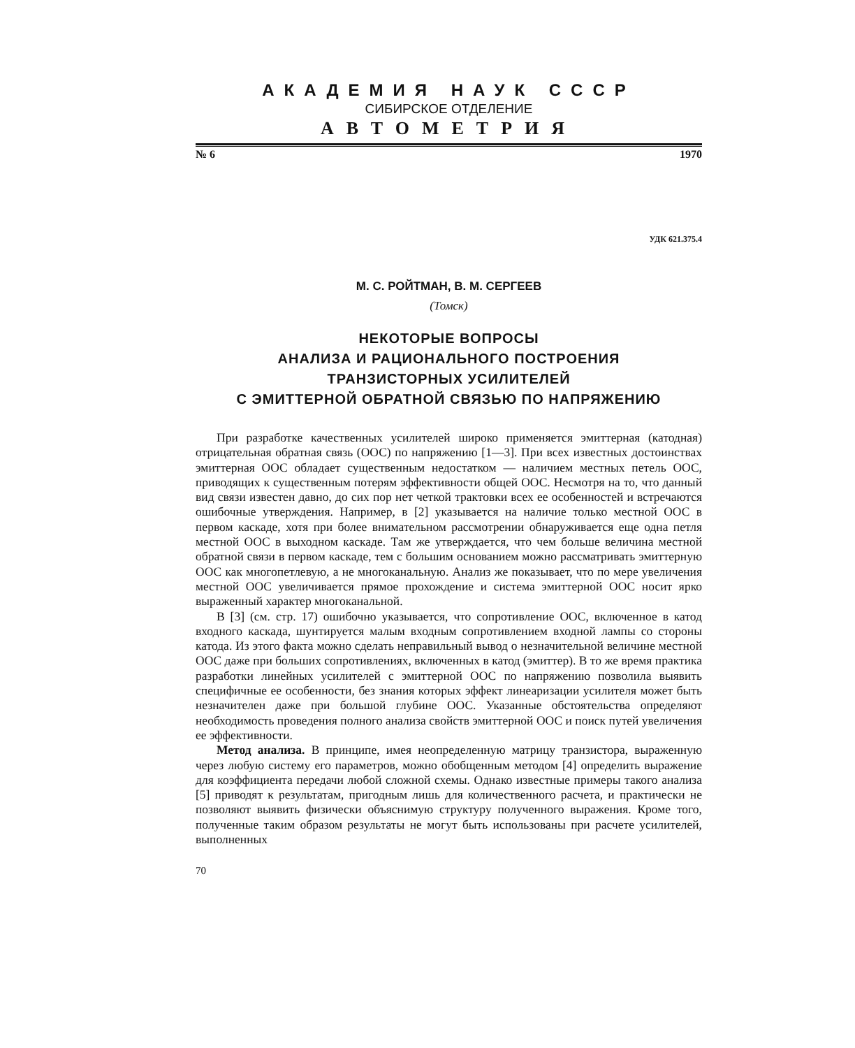АКАДЕМИЯ НАУК СССР
СИБИРСКОЕ ОТДЕЛЕНИЕ
АВТОМЕТРИЯ
№ 6 1970
УДК 621.375.4
М. С. РОЙТМАН, В. М. СЕРГЕЕВ
(Томск)
НЕКОТОРЫЕ ВОПРОСЫ
АНАЛИЗА И РАЦИОНАЛЬНОГО ПОСТРОЕНИЯ
ТРАНЗИСТОРНЫХ УСИЛИТЕЛЕЙ
С ЭМИТТЕРНОЙ ОБРАТНОЙ СВЯЗЬЮ ПО НАПРЯЖЕНИЮ
При разработке качественных усилителей широко применяется эмиттерная (катодная) отрицательная обратная связь (ООС) по напряжению [1—3]. При всех известных достоинствах эмиттерная ООС обладает существенным недостатком — наличием местных петель ООС, приводящих к существенным потерям эффективности общей ООС. Несмотря на то, что данный вид связи известен давно, до сих пор нет четкой трактовки всех ее особенностей и встречаются ошибочные утверждения. Например, в [2] указывается на наличие только местной ООС в первом каскаде, хотя при более внимательном рассмотрении обнаруживается еще одна петля местной ООС в выходном каскаде. Там же утверждается, что чем больше величина местной обратной связи в первом каскаде, тем с большим основанием можно рассматривать эмиттерную ООС как многопетлевую, а не многоканальную. Анализ же показывает, что по мере увеличения местной ООС увеличивается прямое прохождение и система эмиттерной ООС носит ярко выраженный характер многоканальной.
В [3] (см. стр. 17) ошибочно указывается, что сопротивление ООС, включенное в катод входного каскада, шунтируется малым входным сопротивлением входной лампы со стороны катода. Из этого факта можно сделать неправильный вывод о незначительной величине местной ООС даже при больших сопротивлениях, включенных в катод (эмиттер). В то же время практика разработки линейных усилителей с эмиттерной ООС по напряжению позволила выявить специфичные ее особенности, без знания которых эффект линеаризации усилителя может быть незначителен даже при большой глубине ООС. Указанные обстоятельства определяют необходимость проведения полного анализа свойств эмиттерной ООС и поиск путей увеличения ее эффективности.
Метод анализа. В принципе, имея неопределенную матрицу транзистора, выраженную через любую систему его параметров, можно обобщенным методом [4] определить выражение для коэффициента передачи любой сложной схемы. Однако известные примеры такого анализа [5] приводят к результатам, пригодным лишь для количественного расчета, и практически не позволяют выявить физически объяснимую структуру полученного выражения. Кроме того, полученные таким образом результаты не могут быть использованы при расчете усилителей, выполненных
70